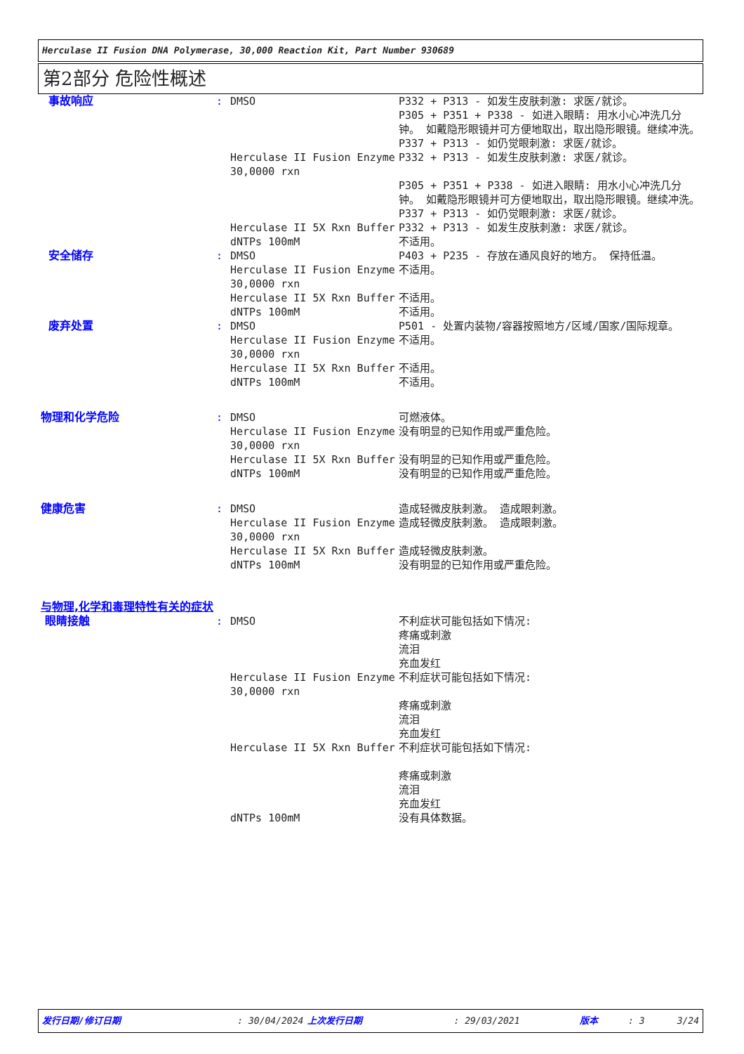Herculase II Fusion DNA Polymerase, 30,000 Reaction Kit, Part Number 930689
第2部分 危险性概述
| 事故响应 | : | DMSO | P332 + P313 - 如发生皮肤刺激: 求医/就诊。 P305 + P351 + P338 - 如进入眼睛: 用水小心冲洗几分钟。 如戴隐形眼镜并可方便地取出，取出隐形眼镜。继续冲洗。 P337 + P313 - 如仍觉眼刺激: 求医/就诊。 |
| | | Herculase II Fusion Enzyme 30,0000 rxn | P332 + P313 - 如发生皮肤刺激: 求医/就诊。 P305 + P351 + P338 - 如进入眼睛: 用水小心冲洗几分钟。 如戴隐形眼镜并可方便地取出，取出隐形眼镜。继续冲洗。 P337 + P313 - 如仍觉眼刺激: 求医/就诊。 |
| | | Herculase II 5X Rxn Buffer | P332 + P313 - 如发生皮肤刺激: 求医/就诊。 |
| | | dNTPs 100mM | 不适用。 |
| 安全储存 | : | DMSO | P403 + P235 - 存放在通风良好的地方。 保持低温。 |
| | | Herculase II Fusion Enzyme 30,0000 rxn | 不适用。 |
| | | Herculase II 5X Rxn Buffer | 不适用。 |
| | | dNTPs 100mM | 不适用。 |
| 废弃处置 | : | DMSO | P501 - 处置内装物/容器按照地方/区域/国家/国际规章。 |
| | | Herculase II Fusion Enzyme 30,0000 rxn | 不适用。 |
| | | Herculase II 5X Rxn Buffer | 不适用。 |
| | | dNTPs 100mM | 不适用。 |
| 物理和化学危险 | : | DMSO | 可燃液体。 |
| | | Herculase II Fusion Enzyme 30,0000 rxn | 没有明显的已知作用或严重危险。 |
| | | Herculase II 5X Rxn Buffer | 没有明显的已知作用或严重危险。 |
| | | dNTPs 100mM | 没有明显的已知作用或严重危险。 |
| 健康危害 | : | DMSO | 造成轻微皮肤刺激。 造成眼刺激。 |
| | | Herculase II Fusion Enzyme 30,0000 rxn | 造成轻微皮肤刺激。 造成眼刺激。 |
| | | Herculase II 5X Rxn Buffer | 造成轻微皮肤刺激。 |
| | | dNTPs 100mM | 没有明显的已知作用或严重危险。 |
| 与物理,化学和毒理特性有关的症状 | | | |
| 眼睛接触 | : | DMSO | 不利症状可能包括如下情况: 疼痛或刺激 流泪 充血发红 |
| | | Herculase II Fusion Enzyme 30,0000 rxn | 不利症状可能包括如下情况: 疼痛或刺激 流泪 充血发红 |
| | | Herculase II 5X Rxn Buffer | 不利症状可能包括如下情况: 疼痛或刺激 流泪 充血发红 |
| | | dNTPs 100mM | 没有具体数据。 |
发行日期/修订日期: 30/04/2024 上次发行日期: 29/03/2021 版本: 3 3/24